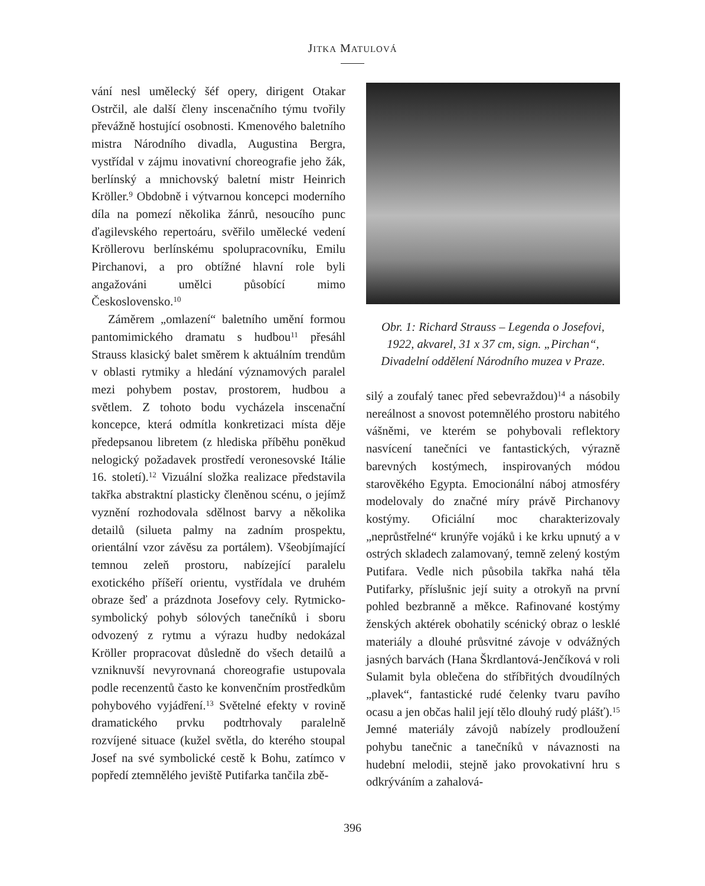JITKA MATULOVÁ
vání nesl umělecký šéf opery, dirigent Otakar Ostrčil, ale další členy inscenačního týmu tvořily převážně hostující osobnosti. Kmenového baletního mistra Národního divadla, Augustina Bergra, vystřídal v zájmu inovativní choreografie jeho žák, berlínský a mnichovský baletní mistr Heinrich Kröller.<sup>9</sup> Obdobně i výtvarnou koncepci moderního díla na pomezí několika žánrů, nesoucího punc ďagilevského repertoáru, svěřilo umělecké vedení Kröllerovu berlínskému spolupracovníku, Emilu Pirchanovi, a pro obtížné hlavní role byli angažováni umělci působící mimo Československo.<sup>10</sup>
Záměrem „omlazení“ baletního umění formou pantomimického dramatu s hudbou<sup>11</sup> přesáhl Strauss klasický balet směrem k aktuálním trendům v oblasti rytmiky a hledání významových paralel mezi pohybem postav, prostorem, hudbou a světlem. Z tohoto bodu vycházela inscenační koncepce, která odmítla konkretizaci místa děje předepsanou libretem (z hlediska příběhu poněkud nelogický požadavek prostředí veronesovské Itálie 16. století).<sup>12</sup> Vizuální složka realizace představila takřka abstraktní plasticky členěnou scénu, o jejímž vyznění rozhodovala sdělnost barvy a několika detailů (silueta palmy na zadním prospektu, orientální vzor závěsu za portálem). Všeobjímající temnou zeleň prostoru, nabízející paralelu exotického příšeří orientu, vystřídala ve druhém obraze šeď a prázdnota Josefovy cely. Rytmicko-symbolický pohyb sólových tanečníků i sboru odvozený z rytmu a výrazu hudby nedokázal Kröller propracovat důsledně do všech detailů a vzniknuvší nevyrovnaná choreografie ustupovala podle recenzentů často ke konvenčním prostředkům pohybového vyjádření.<sup>13</sup> Světelné efekty v rovině dramatického prvku podtrhovaly paralelně rozvíjené situace (kužel světla, do kterého stoupal Josef na své symbolické cestě k Bohu, zatímco v popředí ztemnělého jeviště Putifarka tančila zbě-
Obr. 1: Richard Strauss – Legenda o Josefovi,
1922, akvarel, 31 x 37 cm, sign. „Pirchan“,
Divadelní oddělení Národního muzea v Praze.
silý a zoufalý tanec před sebevraždou)<sup>14</sup> a násobily nereálnost a snovost potemnělého prostoru nabitého vášněmi, ve kterém se pohybovali reflektory nasvícení tanečníci ve fantastických, výrazně barevných kostýmech, inspirovaných módou starověkého Egypta. Emocionální náboj atmosféry modelovaly do značné míry právě Pirchanovy kostýmy. Oficiální moc charakterizovaly „neprůstřelné“ krunýře vojáků i ke krku upnutý a v ostrých skladech zalamovaný, temně zelený kostým Putifara. Vedle nich působila takřka nahá těla Putifarky, příslušnic její suity a otrokyň na první pohled bezbranně a měkce. Rafinované kostýmy ženských aktérek obohatily scénický obraz o lesklé materiály a dlouhé průsvitné závoje v odvážných jasných barvách (Hana Škrdlantová-Jenčíková v roli Sulamit byla oblečena do stříbřitých dvoudílných „plavek“, fantastické rudé čelenky tvaru pavího ocasu a jen občas halil její tělo dlouhý rudý plášť).<sup>15</sup> Jemné materiály závojů nabízely prodloužení pohybu tanečnic a tanečníků v návaznosti na hudební melodii, stejně jako provokativní hru s odkrýváním a zahalová-
396